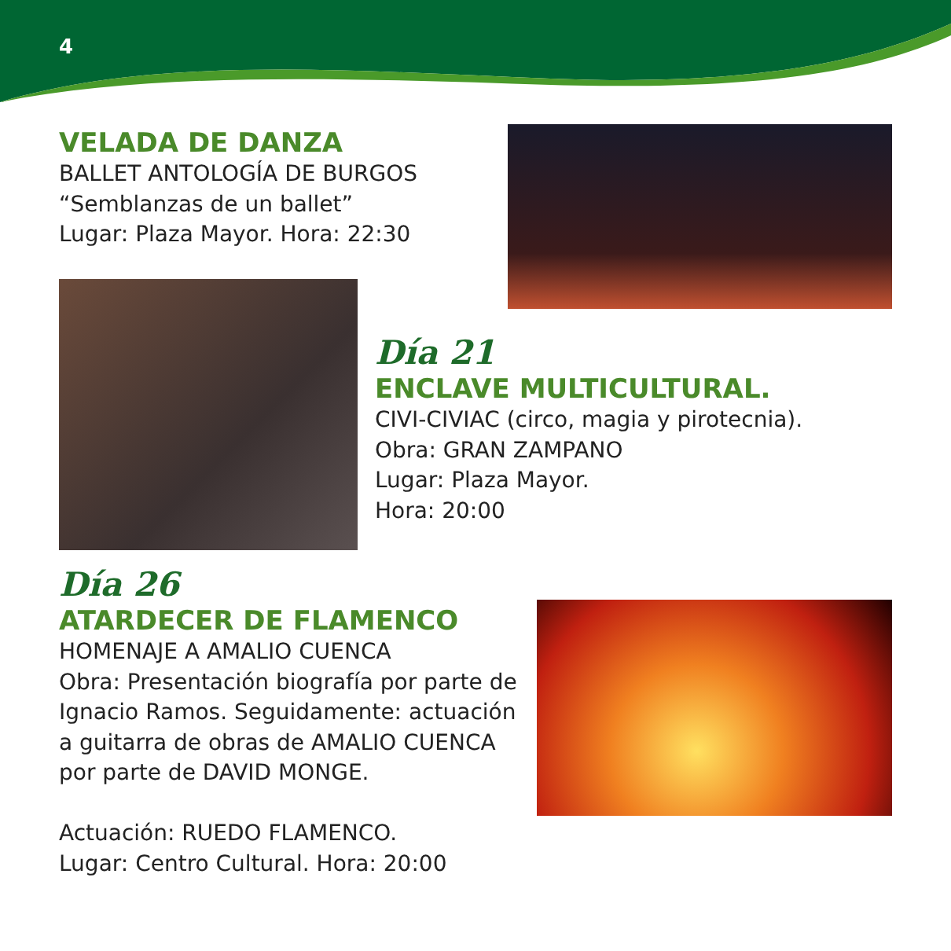4
VELADA DE DANZA
BALLET ANTOLOGÍA DE BURGOS
“Semblanzas de un ballet”
Lugar: Plaza Mayor. Hora: 22:30
Día 21
ENCLAVE MULTICULTURAL.
CIVI-CIVIAC (circo, magia y pirotecnia).
Obra: GRAN ZAMPANO
Lugar: Plaza Mayor.
Hora: 20:00
Día 26
ATARDECER DE FLAMENCO
HOMENAJE A AMALIO CUENCA
Obra: Presentación biografía por parte de Ignacio Ramos. Seguidamente: actuación a guitarra de obras de AMALIO CUENCA por parte de DAVID MONGE.
Actuación: RUEDO FLAMENCO.
Lugar: Centro Cultural. Hora: 20:00